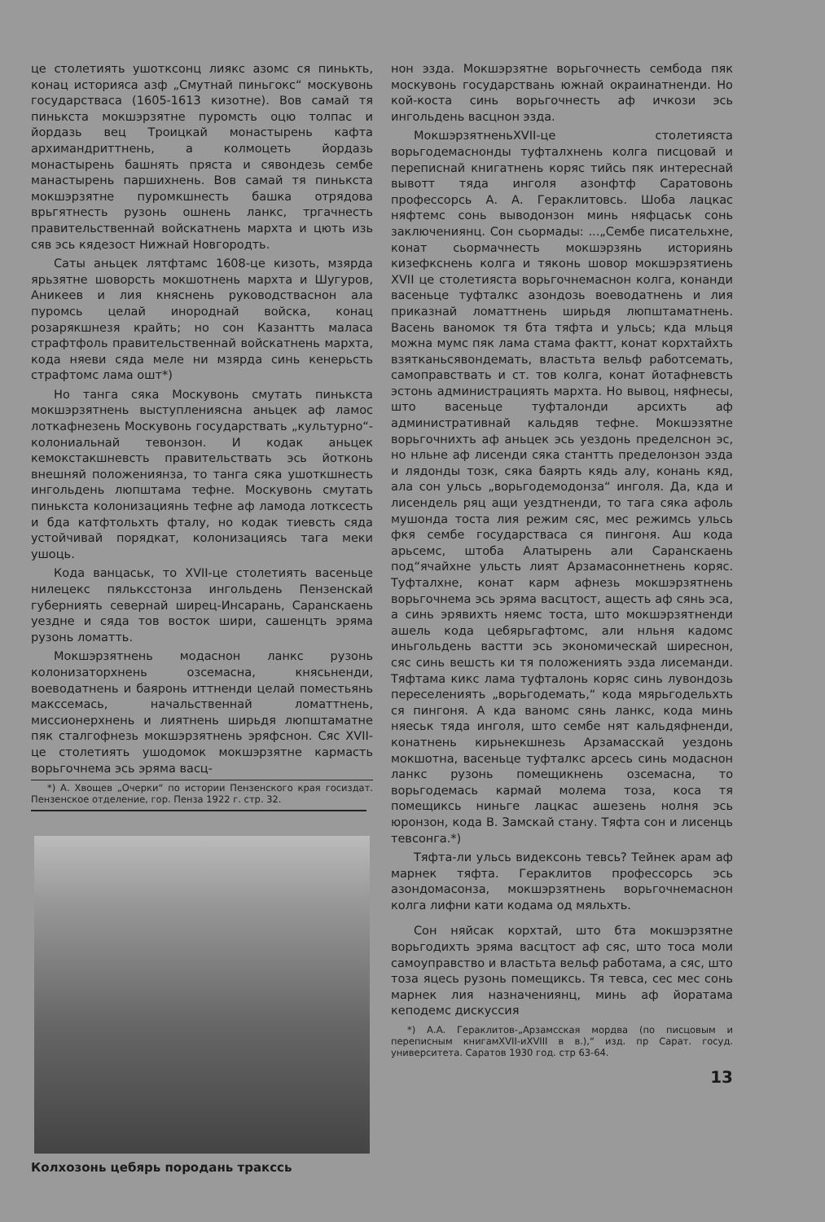це столетиять ушотксонц лиякс азомс ся пинькть, конац историяса азф „Смутнай пиньгокс“ москувонь государстваса (1605-1613 кизотне). Вов самай тя пинькста мокшэрзятне пуромсть оцю толпас и йордазь вец Троицкай монастырень кафта архимандриттнень, а колмоцеть йордазь монастырень башнять пряста и сявондезь сембе манастырень паршихнень. Вов самай тя пинькста мокшэрзятне пуромкшнесть башка отрядова врьгятнесть рузонь ошнень ланкс, тргачнесть правительственнай войскатнень мархта и цють изь сяв эсь кядезост Нижнай Новгородть.
Саты аньцек лятфтамс 1608-це кизоть, мзярда ярьзятне шоворсть мокшотнень мархта и Шугуров, Аникеев и лия княснень руководстваснон ала пуромсь целай инороднай войска, конац розарякшнезя крайть; но сон Казантть маласа страфтфоль правительственнай войскатнень мархта, кода няеви сяда меле ни мзярда синь кенерьсть страфтомс лама ошт*)
Но танга сяка Москувонь смутать пинькста мокшэрзятнень выступлениясна аньцек аф ламос лоткафнезень Москувонь государствать „культурно“-колониальнай тевонзон. И кодак аньцек кемокстакшневсть правительствать эсь йотконь внешняй положениянза, то танга сяка ушоткшнесть ингольдень люпштама тефне. Москувонь смутать пинькста колонизациянь тефне аф ламода лотксесть и бда катфтольхть фталу, но кодак тиевсть сяда устойчивай порядкат, колонизациясь тага меки ушоць.
Кода ванцаськ, то XVII-це столетиять васеньце нилецекс пяльксстонза ингольдень Пензенскай губерниять севернай ширец-Инсарань, Саранскаень уездне и сяда тов восток шири, сашенцть эряма рузонь ломатть.
Мокшэрзятнень модаснон ланкс рузонь колонизаторхнень озсемасна, княсьненди, воеводатнень и баяронь иттненди целай поместьянь макссемась, начальственнай ломаттнень, миссионерхнень и лиятнень ширьдя люпштаматне пяк сталгофнезь мокшэрзятнень эряфснон. Сяс XVII-це столетиять ушодомок мокшэрзятне кармасть ворьгочнема эсь эряма васц-
*) А. Хвощев „Очерки“ по истории Пензенского края госиздат. Пензенское отделение, гор. Пенза 1922 г. стр. 32.
Колхозонь цебярь породань тракссь
нон эзда. Мокшэрзятне ворьгочнесть сембода пяк москувонь государствань южнай окраинатненди. Но кой-коста синь ворьгочнесть аф ичкози эсь ингольдень васцнон эзда.
МокшэрзятненьXVII-це столетияста ворьгодемаснонды туфталхнень колга писцовай и переписнай книгатнень коряс тийсь пяк интереснай вывотт тяда инголя азонфтф Саратовонь профессорсь А. А. Гераклитовсь. Шоба лацкас няфтемс сонь выводонзон минь няфцаськ сонь заключениянц. Сон сьормады: ...„Сембе писательхне, конат сьормачнесть мокшэрзянь историянь кизефкснень колга и тяконь шовор мокшэрзятиень XVII це столетияста ворьгочнемаснон колга, конанди васеньце туфталкс азондозь воеводатнень и лия приказнай ломаттнень ширьдя люпштаматнень. Васень ваномок тя бта тяфта и ульсь; кда мльця можна мумс пяк лама стама фактт, конат корхтайхть взятканьсявондемать, властьта вельф работсемать, самоправствать и ст. тов колга, конат йотафневсть эстонь администрациять мархта. Но вывоц, няфнесы, што васеньце туфталонди арсихть аф административнай кальдяв тефне. Мокшэзятне ворьгочнихть аф аньцек эсь уездонь пределснон эс, но нльне аф лисенди сяка стантть пределонзон эзда и лядонды тозк, сяка баярть кядь алу, конань кяд, ала сон ульсь „ворьгодемодонза“ инголя. Да, кда и лисендель ряц ащи уездтненди, то тага сяка афоль мушонда тоста лия режим сяс, мес режимсь ульсь фкя сембе государстваса ся пингоня. Аш кода арьсемс, штоба Алатырень али Саранскаень под“ячайхне ульсть лият Арзамасоннетнень коряс. Туфталхне, конат карм афнезь мокшэрзятнень ворьгочнема эсь эряма васцтост, ащесть аф сянь эса, а синь эрявихть няемс тоста, што мокшэрзятненди ашель кода цебярьгафтомс, али нльня кадомс иньгольдень вастти эсь экономическай ширеснон, сяс синь вешсть ки тя положениять эзда лисеманди. Тяфтама кикс лама туфталонь коряс синь лувондозь переселениять „ворьгодемать,“ кода мярьгодельхть ся пингоня. А кда ваномс сянь ланкс, кода минь няеськ тяда инголя, што сембе нят кальдяфненди, конатнень кирьнекшнезь Арзамасскай уездонь мокшотна, васеньце туфталкс арсесь синь модаснон ланкс рузонь помещикнень озсемасна, то ворьгодемась кармай молема тоза, коса тя помещиксь ниньге лацкас ашезень нолня эсь юронзон, кода В. Замскай стану. Тяфта сон и лисенць тевсонга.*)
Тяфта-ли ульсь видексонь тевсь? Тейнек арам аф марнек тяфта. Гераклитов профессорсь эсь азондомасонза, мокшэрзятнень ворьгочнемаснон колга лифни кати кодама од мяльхть.
Сон няйсак корхтай, што бта мокшэрзятне ворьгодихть эряма васцтост аф сяс, што тоса моли самоуправство и властьта вельф работама, а сяс, што тоза яцесь рузонь помещиксь. Тя тевса, сес мес сонь марнек лия назначениянц, минь аф йоратама кеподемс дискуссия
*) А.А. Гераклитов-„Арзамсская мордва (по писцовым и переписным книгамXVII-иXVIII в в.),“ изд. пр Сарат. госуд. университета. Саратов 1930 год. стр 63-64.
13